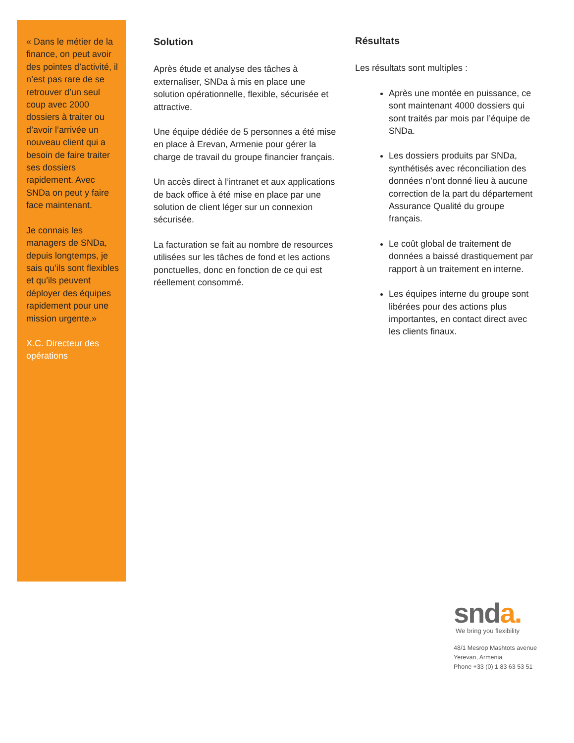« Dans le métier de la finance, on peut avoir des pointes d’activité, il n’est pas rare de se retrouver d’un seul coup avec 2000 dossiers à traiter ou d’avoir l’arrivée un nouveau client qui a besoin de faire traiter ses dossiers rapidement. Avec SNDa on peut y faire face maintenant.
Je connais les managers de SNDa, depuis longtemps, je sais qu’ils sont flexibles et qu’ils peuvent déployer des équipes rapidement pour une mission urgente.»
X.C. Directeur des opérations
Solution
Après étude et analyse des tâches à externaliser, SNDa à mis en place une solution opérationnelle, flexible, sécurisée et attractive.
Une équipe dédiée de 5 personnes a été mise en place à Erevan, Armenie pour gérer la charge de travail du groupe financier français.
Un accès direct à l’intranet et aux applications de back office à été mise en place par une solution de client léger sur un connexion sécurisée.
La facturation se fait au nombre de resources utilisées sur les tâches de fond et les actions ponctuelles, donc en fonction de ce qui est réellement consommé.
Résultats
Les résultats sont multiples :
Après une montée en puissance, ce sont maintenant 4000 dossiers qui sont traités par mois par l’équipe de SNDa.
Les dossiers produits par SNDa, synthétisés avec réconciliation des données n’ont donné lieu à aucune correction de la part du département Assurance Qualité du groupe français.
Le coût global de traitement de données a baissé drastiquement par rapport à un traitement en interne.
Les équipes interne du groupe sont libérées pour des actions plus importantes, en contact direct avec les clients finaux.
snda.
We bring you flexibility
48/1 Mesrop Mashtots avenue
Yerevan, Armenia
Phone +33 (0) 1 83 63 53 51